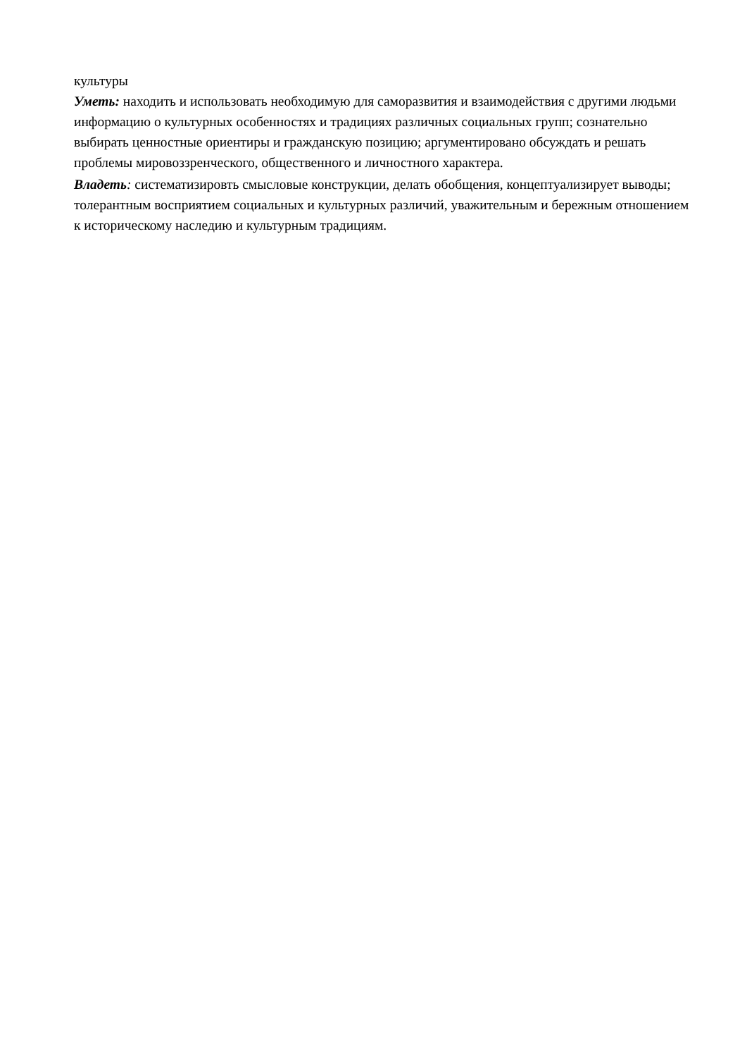культуры
Уметь: находить и использовать необходимую для саморазвития и взаимодействия с другими людьми информацию о культурных особенностях и традициях различных социальных групп; сознательно выбирать ценностные ориентиры и гражданскую позицию; аргументировано обсуждать и решать проблемы мировоззренческого, общественного и личностного характера.
Владеть: систематизировть смысловые конструкции, делать обобщения, концептуализирует выводы; толерантным восприятием социальных и культурных различий, уважительным и бережным отношением к историческому наследию и культурным традициям.